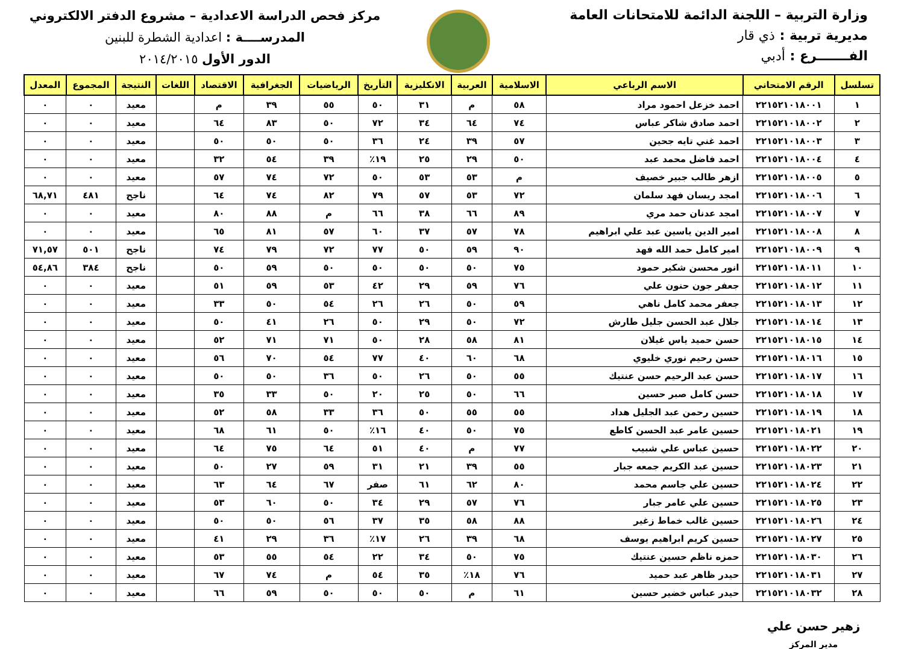وزارة التربية – اللجنة الدائمة للامتحانات العامة
مديرية تربية : ذي قار
الفـــــــرع : أدبي
مركز فحص الدراسة الاعدادية – مشروع الدفتر الالكتروني
المدرســــة : اعدادية الشطرة للبنين
الدور الأول ٢٠١٤/٢٠١٥
| تسلسل | الرقم الامتحاني | الاسم الرباعي | الاسلامية | العربية | الانكليزية | التأريخ | الرياضيات | الجغرافية | الاقتصاد | اللغات | النتيجة | المجموع | المعدل |
| --- | --- | --- | --- | --- | --- | --- | --- | --- | --- | --- | --- | --- | --- |
| ١ | ٢٢١٥٢١٠١٨٠٠١ | احمد خزعل احمود مراد | ٥٨ | م | ٣١ | ٥٠ | ٥٥ | ٣٩ | م | | معيد | ٠ | ٠ |
| ٢ | ٢٢١٥٢١٠١٨٠٠٢ | احمد صادق شاكر عباس | ٧٤ | ٦٤ | ٣٤ | ٧٢ | ٥٠ | ٨٣ | ٦٤ | | معيد | ٠ | ٠ |
| ٣ | ٢٢١٥٢١٠١٨٠٠٣ | احمد غني تايه جحين | ٥٧ | ٣٩ | ٢٤ | ٣٦ | ٥٠ | ٥٠ | ٥٠ | | معيد | ٠ | ٠ |
| ٤ | ٢٢١٥٢١٠١٨٠٠٤ | احمد فاضل محمد عبد | ٥٠ | ٢٩ | ٢٥ | ١٩٪ | ٣٩ | ٥٤ | ٣٢ | | معيد | ٠ | ٠ |
| ٥ | ٢٢١٥٢١٠١٨٠٠٥ | ازهر طالب جبير خصيف | م | ٥٣ | ٥٣ | ٥٠ | ٧٢ | ٧٤ | ٥٧ | | معيد | ٠ | ٠ |
| ٦ | ٢٢١٥٢١٠١٨٠٠٦ | امجد ريسان فهد سلمان | ٧٢ | ٥٣ | ٥٧ | ٧٩ | ٨٢ | ٧٤ | ٦٤ | | ناجح | ٤٨١ | ٦٨,٧١ |
| ٧ | ٢٢١٥٢١٠١٨٠٠٧ | امجد عدنان حمد مري | ٨٩ | ٦٦ | ٣٨ | ٦٦ | م | ٨٨ | ٨٠ | | معيد | ٠ | ٠ |
| ٨ | ٢٢١٥٢١٠١٨٠٠٨ | امير الدين ياسين عبد علي ابراهيم | ٧٨ | ٥٧ | ٣٧ | ٦٠ | ٥٧ | ٨١ | ٦٥ | | معيد | ٠ | ٠ |
| ٩ | ٢٢١٥٢١٠١٨٠٠٩ | امير كامل حمد الله فهد | ٩٠ | ٥٩ | ٥٠ | ٧٧ | ٧٢ | ٧٩ | ٧٤ | | ناجح | ٥٠١ | ٧١,٥٧ |
| ١٠ | ٢٢١٥٢١٠١٨٠١١ | انور محسن شكير حمود | ٧٥ | ٥٠ | ٥٠ | ٥٠ | ٥٠ | ٥٩ | ٥٠ | | ناجح | ٣٨٤ | ٥٤,٨٦ |
| ١١ | ٢٢١٥٢١٠١٨٠١٢ | جعفر جون حنون علي | ٧٦ | ٥٩ | ٢٩ | ٤٢ | ٥٣ | ٥٩ | ٥١ | | معيد | ٠ | ٠ |
| ١٢ | ٢٢١٥٢١٠١٨٠١٣ | جعفر محمد كامل ناهي | ٥٩ | ٥٠ | ٢٦ | ٢٦ | ٥٤ | ٥٠ | ٣٣ | | معيد | ٠ | ٠ |
| ١٣ | ٢٢١٥٢١٠١٨٠١٤ | جلال عبد الحسن جليل طارش | ٧٢ | ٥٠ | ٢٩ | ٥٠ | ٢٦ | ٤١ | ٥٠ | | معيد | ٠ | ٠ |
| ١٤ | ٢٢١٥٢١٠١٨٠١٥ | حسن حميد ياس غيلان | ٨١ | ٥٨ | ٢٨ | ٥٠ | ٧١ | ٧١ | ٥٢ | | معيد | ٠ | ٠ |
| ١٥ | ٢٢١٥٢١٠١٨٠١٦ | حسن رحيم نوري خليوي | ٦٨ | ٦٠ | ٤٠ | ٧٧ | ٥٤ | ٧٠ | ٥٦ | | معيد | ٠ | ٠ |
| ١٦ | ٢٢١٥٢١٠١٨٠١٧ | حسن عبد الرحيم حسن عنتيك | ٥٥ | ٥٠ | ٢٦ | ٥٠ | ٣٦ | ٥٠ | ٥٠ | | معيد | ٠ | ٠ |
| ١٧ | ٢٢١٥٢١٠١٨٠١٨ | حسن كامل صبر حسين | ٦٦ | ٥٠ | ٢٥ | ٢٠ | ٥٠ | ٣٣ | ٣٥ | | معيد | ٠ | ٠ |
| ١٨ | ٢٢١٥٢١٠١٨٠١٩ | حسين رحمن عبد الجليل هداد | ٥٥ | ٥٥ | ٥٠ | ٣٦ | ٣٣ | ٥٨ | ٥٢ | | معيد | ٠ | ٠ |
| ١٩ | ٢٢١٥٢١٠١٨٠٢١ | حسين عامر عبد الحسن كاطع | ٧٥ | ٥٠ | ٤٠ | ١٦٪ | ٥٠ | ٦١ | ٦٨ | | معيد | ٠ | ٠ |
| ٢٠ | ٢٢١٥٢١٠١٨٠٢٢ | حسين عباس علي شبيب | ٧٧ | م | ٤٠ | ٥١ | ٦٤ | ٧٥ | ٦٤ | | معيد | ٠ | ٠ |
| ٢١ | ٢٢١٥٢١٠١٨٠٢٣ | حسين عبد الكريم جمعه جبار | ٥٥ | ٣٩ | ٢١ | ٣١ | ٥٩ | ٢٧ | ٥٠ | | معيد | ٠ | ٠ |
| ٢٢ | ٢٢١٥٢١٠١٨٠٢٤ | حسين علي جاسم محمد | ٨٠ | ٦٢ | ٦١ | صفر | ٦٧ | ٦٤ | ٦٣ | | معيد | ٠ | ٠ |
| ٢٣ | ٢٢١٥٢١٠١٨٠٢٥ | حسين علي عامر جبار | ٧٦ | ٥٧ | ٢٩ | ٣٤ | ٥٠ | ٦٠ | ٥٣ | | معيد | ٠ | ٠ |
| ٢٤ | ٢٢١٥٢١٠١٨٠٢٦ | حسين غالب خماط زغير | ٨٨ | ٥٨ | ٣٥ | ٣٧ | ٥٦ | ٥٠ | ٥٠ | | معيد | ٠ | ٠ |
| ٢٥ | ٢٢١٥٢١٠١٨٠٢٧ | حسين كريم ابراهيم يوسف | ٦٨ | ٣٩ | ٢٦ | ١٧٪ | ٣٦ | ٢٩ | ٤١ | | معيد | ٠ | ٠ |
| ٢٦ | ٢٢١٥٢١٠١٨٠٣٠ | حمزه ناظم حسين عنتيك | ٧٥ | ٥٠ | ٣٤ | ٢٢ | ٥٤ | ٥٥ | ٥٣ | | معيد | ٠ | ٠ |
| ٢٧ | ٢٢١٥٢١٠١٨٠٣١ | حيدر ظاهر عبد حميد | ٧٦ | ١٨٪ | ٣٥ | ٥٤ | م | ٧٤ | ٦٧ | | معيد | ٠ | ٠ |
| ٢٨ | ٢٢١٥٢١٠١٨٠٣٢ | حيدر عباس خضير حسين | ٦١ | م | ٥٠ | ٥٠ | ٥٠ | ٥٩ | ٦٦ | | معيد | ٠ | ٠ |
زهير حسن علي
مدير المركز